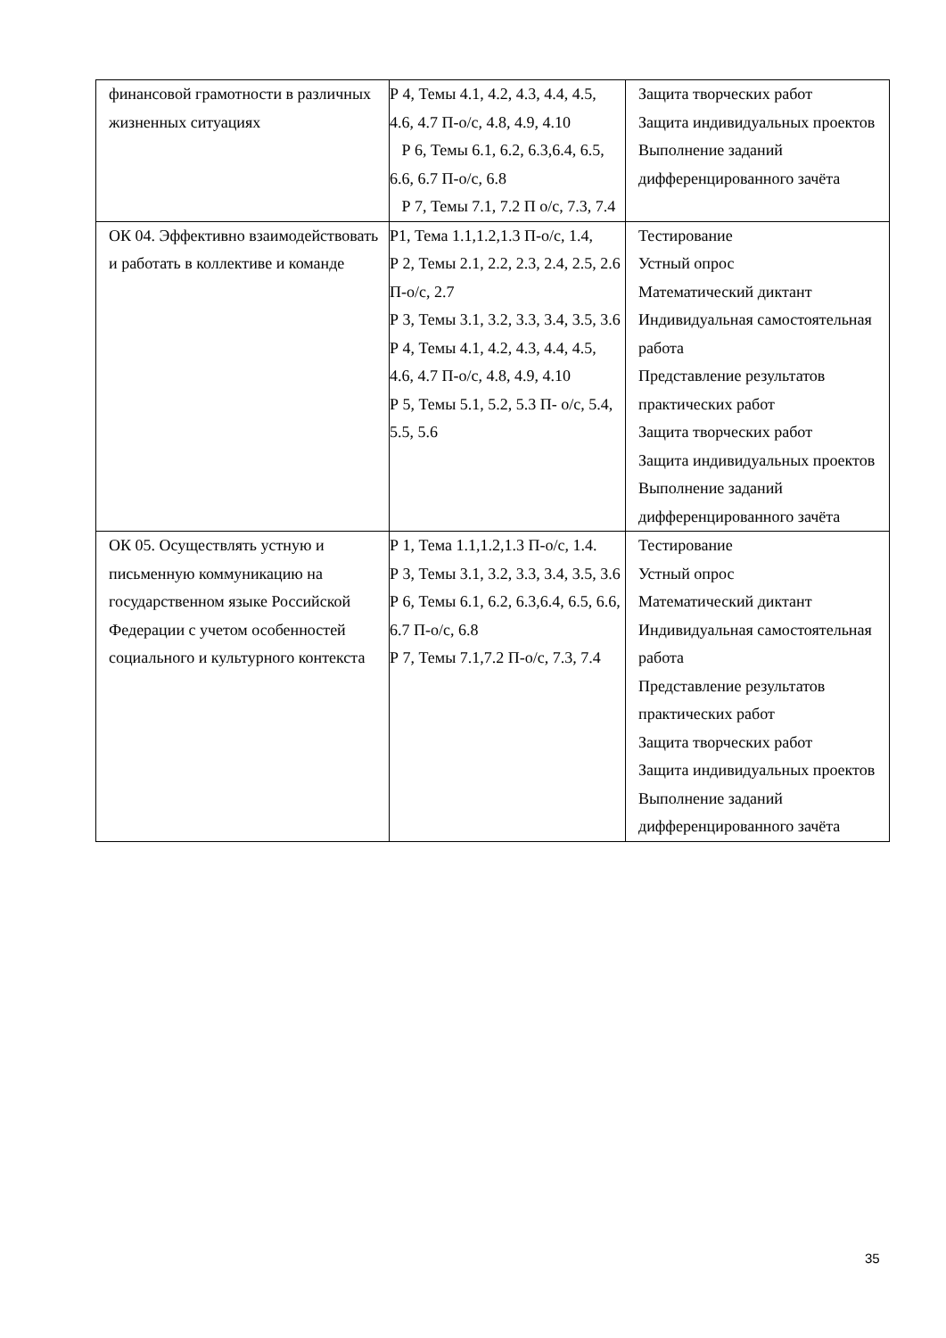| финансовой грамотности в различных жизненных ситуациях | Р 4, Темы 4.1, 4.2, 4.3, 4.4, 4.5, 4.6, 4.7 П-о/с, 4.8, 4.9, 4.10 Р 6, Темы 6.1, 6.2, 6.3,6.4, 6.5, 6.6, 6.7 П-о/с, 6.8 Р 7, Темы 7.1, 7.2 П о/с, 7.3, 7.4 | Защита творческих работ Защита индивидуальных проектов Выполнение заданий дифференцированного зачёта |
| ОК 04. Эффективно взаимодействовать и работать в коллективе и команде | Р1, Тема 1.1,1.2,1.3 П-о/с, 1.4, Р 2, Темы 2.1, 2.2, 2.3, 2.4, 2.5, 2.6 П-о/с, 2.7 Р 3, Темы 3.1, 3.2, 3.3, 3.4, 3.5, 3.6 Р 4, Темы 4.1, 4.2, 4.3, 4.4, 4.5, 4.6, 4.7 П-о/с, 4.8, 4.9, 4.10 Р 5, Темы 5.1, 5.2, 5.3 П- о/с, 5.4, 5.5, 5.6 | Тестирование Устный опрос Математический диктант Индивидуальная самостоятельная работа Представление результатов практических работ Защита творческих работ Защита индивидуальных проектов Выполнение заданий дифференцированного зачёта |
| ОК 05. Осуществлять устную и письменную коммуникацию на государственном языке Российской Федерации с учетом особенностей социального и культурного контекста | Р 1, Тема 1.1,1.2,1.3 П-о/с, 1.4. Р 3, Темы 3.1, 3.2, 3.3, 3.4, 3.5, 3.6 Р 6, Темы 6.1, 6.2, 6.3,6.4, 6.5, 6.6, 6.7 П-о/с, 6.8 Р 7, Темы 7.1,7.2 П-о/с, 7.3, 7.4 | Тестирование Устный опрос Математический диктант Индивидуальная самостоятельная работа Представление результатов практических работ Защита творческих работ Защита индивидуальных проектов Выполнение заданий дифференцированного зачёта |
35